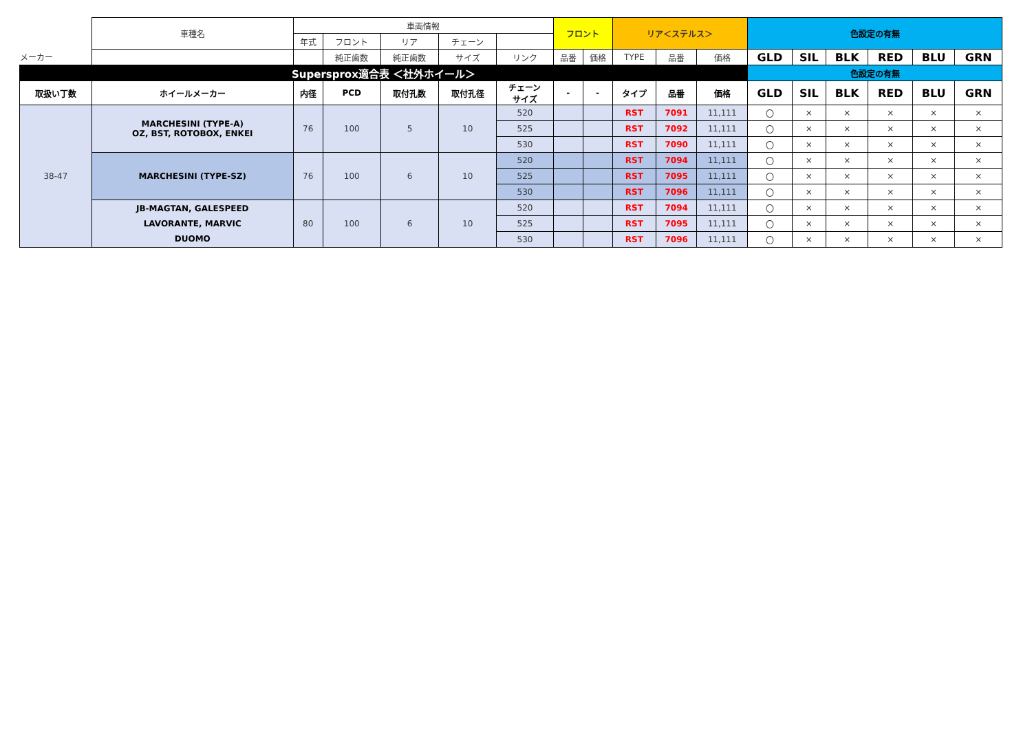| | 車種名 | 車両情報 | | | | | フロント | | リア＜ステルス＞ | | | 色設定の有無 | | | | | |
| | | 年式 | フロント | リア | チェーン | | | | | | | | | | | | |
| メーカー | | | 純正歯数 | 純正歯数 | サイズ | リンク | 品番 | 価格 | TYPE | 品番 | 価格 | GLD | SIL | BLK | RED | BLU | GRN |
| Supersprox適合表 ＜社外ホイール＞ | | | | | | | | | | | | 色設定の有無 | | | | | |
| 取扱い丁数 | ホイールメーカー | 内径 | PCD | 取付孔数 | 取付孔径 | チェーン サイズ | - | - | タイプ | 品番 | 価格 | GLD | SIL | BLK | RED | BLU | GRN |
| 38-47 | MARCHESINI (TYPE-A) OZ, BST, ROTOBOX, ENKEI | 76 | 100 | 5 | 10 | 520 | | | RST | 7091 | 11,111 | 〇 | × | × | × | × | × |
| | | | | | | 525 | | | RST | 7092 | 11,111 | 〇 | × | × | × | × | × |
| | | | | | | 530 | | | RST | 7090 | 11,111 | 〇 | × | × | × | × | × |
| | MARCHESINI (TYPE-SZ) | 76 | 100 | 6 | 10 | 520 | | | RST | 7094 | 11,111 | 〇 | × | × | × | × | × |
| | | | | | | 525 | | | RST | 7095 | 11,111 | 〇 | × | × | × | × | × |
| | | | | | | 530 | | | RST | 7096 | 11,111 | 〇 | × | × | × | × | × |
| | JB-MAGTAN, GALESPEED LAVORANTE, MARVIC DUOMO | 80 | 100 | 6 | 10 | 520 | | | RST | 7094 | 11,111 | 〇 | × | × | × | × | × |
| | | | | | | 525 | | | RST | 7095 | 11,111 | 〇 | × | × | × | × | × |
| | | | | | | 530 | | | RST | 7096 | 11,111 | 〇 | × | × | × | × | × |